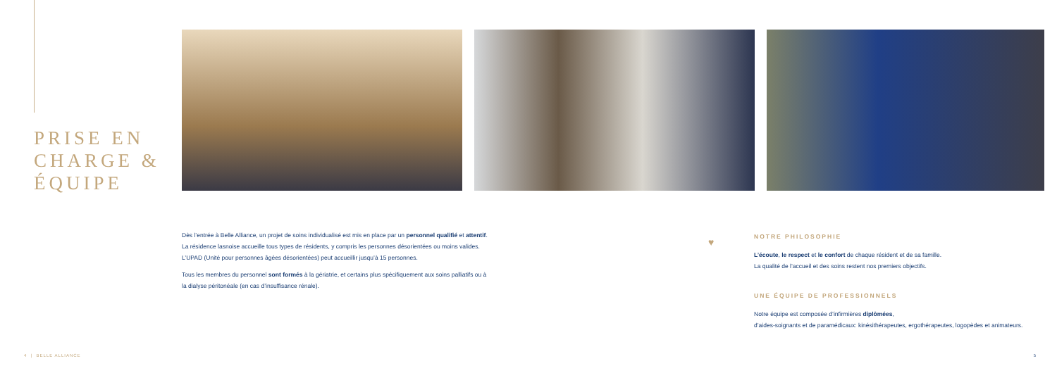PRISE EN
CHARGE &
ÉQUIPE
Dès l’entrée à Belle Alliance, un projet de soins individualisé est mis en place par un personnel qualifié et attentif. La résidence lasnoise accueille tous types de résidents, y compris les personnes désorientées ou moins valides. L’UPAD (Unité pour personnes âgées désorientées) peut accueillir jusqu’à 15 personnes.
Tous les membres du personnel sont formés à la gériatrie, et certains plus spécifiquement aux soins palliatifs ou à la dialyse péritonéale (en cas d’insuffisance rénale).
♥
NOTRE PHILOSOPHIE
L’écoute, le respect et le confort de chaque résident et de sa famille.
La qualité de l’accueil et des soins restent nos premiers objectifs.
UNE ÉQUIPE DE PROFESSIONNELS
Notre équipe est composée d’infirmières diplômées,
d’aides-soignants et de paramédicaux: kinésithérapeutes, ergothérapeutes, logopèdes et animateurs.
4 | BELLE ALLIANCE 5